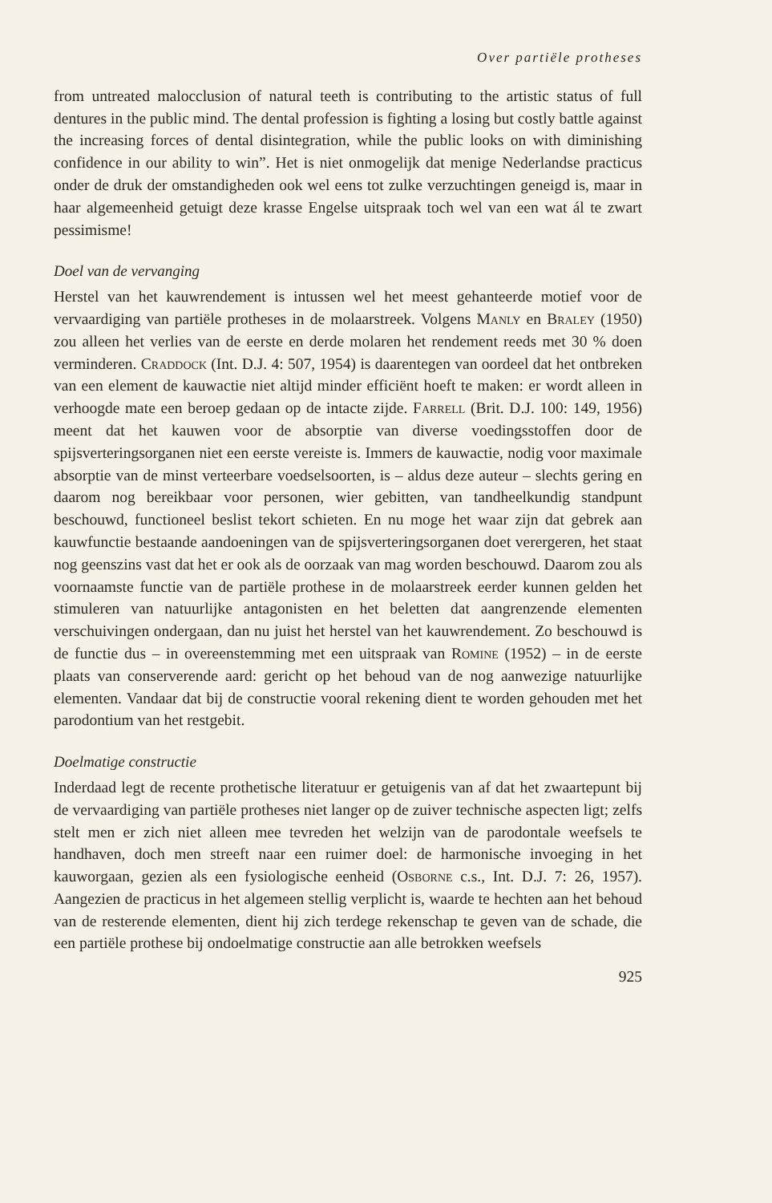Over partiële protheses
from untreated malocclusion of natural teeth is contributing to the artistic status of full dentures in the public mind. The dental profession is fighting a losing but costly battle against the increasing forces of dental disintegration, while the public looks on with diminishing confidence in our ability to win”. Het is niet onmogelijk dat menige Nederlandse practicus onder de druk der omstandigheden ook wel eens tot zulke verzuchtingen geneigd is, maar in haar algemeenheid getuigt deze krasse Engelse uitspraak toch wel van een wat ál te zwart pessimisme!
Doel van de vervanging
Herstel van het kauwrendement is intussen wel het meest gehanteerde motief voor de vervaardiging van partiële protheses in de molaarstreek. Volgens Manly en Braley (1950) zou alleen het verlies van de eerste en derde molaren het rendement reeds met 30 % doen verminderen. Craddock (Int. D.J. 4: 507, 1954) is daarentegen van oordeel dat het ontbreken van een element de kauwactie niet altijd minder efficiënt hoeft te maken: er wordt alleen in verhoogde mate een beroep gedaan op de intacte zijde. Farrell (Brit. D.J. 100: 149, 1956) meent dat het kauwen voor de absorptie van diverse voedingsstoffen door de spijsverteringsorganen niet een eerste vereiste is. Immers de kauwactie, nodig voor maximale absorptie van de minst verteerbare voedselsoorten, is – aldus deze auteur – slechts gering en daarom nog bereikbaar voor personen, wier gebitten, van tandheelkundig standpunt beschouwd, functioneel beslist tekort schieten. En nu moge het waar zijn dat gebrek aan kauwfunctie bestaande aandoeningen van de spijsverteringsorganen doet verergeren, het staat nog geenszins vast dat het er ook als de oorzaak van mag worden beschouwd. Daarom zou als voornaamste functie van de partiële prothese in de molaarstreek eerder kunnen gelden het stimuleren van natuurlijke antagonisten en het beletten dat aangrenzende elementen verschuivingen ondergaan, dan nu juist het herstel van het kauwrendement. Zo beschouwd is de functie dus – in overeenstemming met een uitspraak van Romine (1952) – in de eerste plaats van conserverende aard: gericht op het behoud van de nog aanwezige natuurlijke elementen. Vandaar dat bij de constructie vooral rekening dient te worden gehouden met het parodontium van het restgebit.
Doelmatige constructie
Inderdaad legt de recente prothetische literatuur er getuigenis van af dat het zwaartepunt bij de vervaardiging van partiële protheses niet langer op de zuiver technische aspecten ligt; zelfs stelt men er zich niet alleen mee tevreden het welzijn van de parodontale weefsels te handhaven, doch men streeft naar een ruimer doel: de harmonische invoeging in het kauworgaan, gezien als een fysiologische eenheid (Osborne c.s., Int. D.J. 7: 26, 1957). Aangezien de practicus in het algemeen stellig verplicht is, waarde te hechten aan het behoud van de resterende elementen, dient hij zich terdege rekenschap te geven van de schade, die een partiële prothese bij ondoelmatige constructie aan alle betrokken weefsels
925